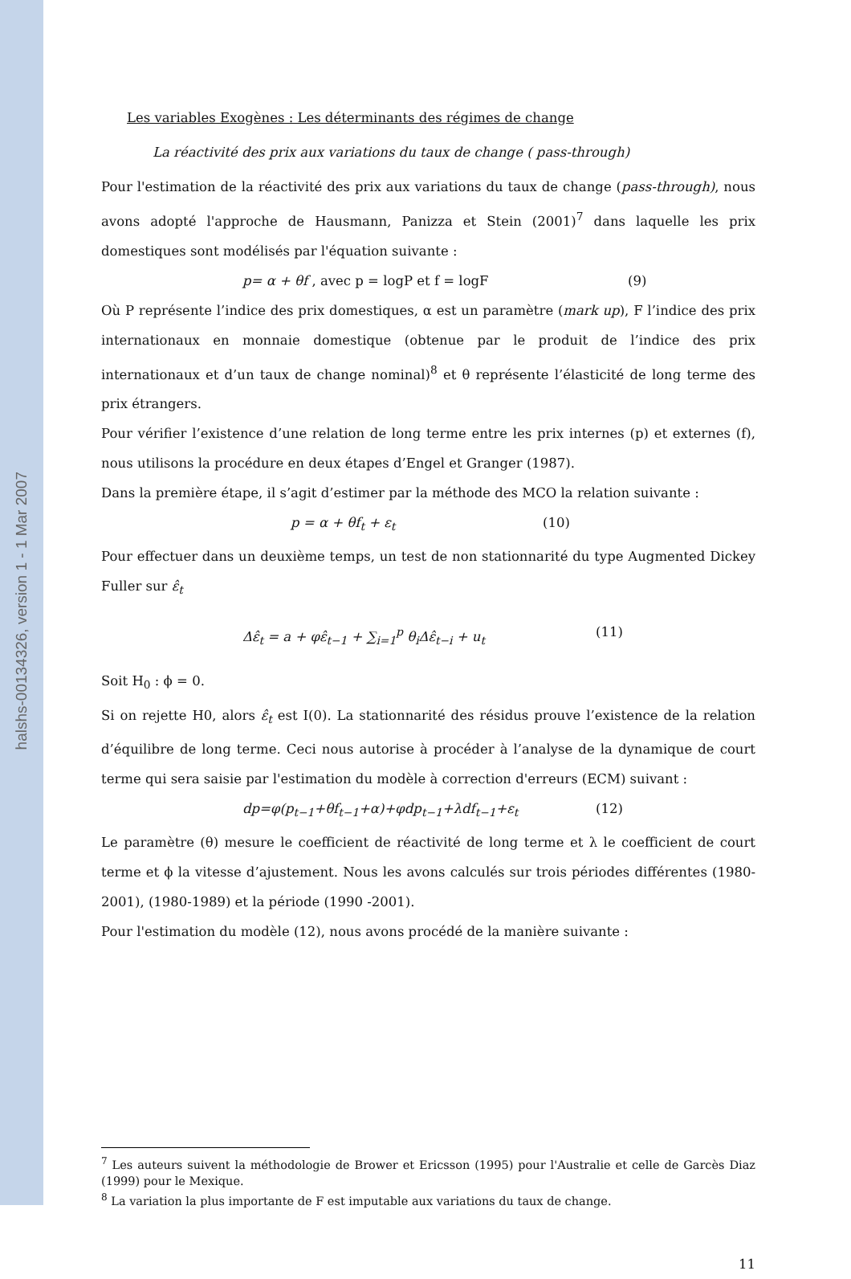halshs-00134326, version 1 - 1 Mar 2007
Les variables Exogènes : Les déterminants des régimes de change
La réactivité des prix aux variations du taux de change ( pass-through)
Pour l'estimation de la réactivité des prix aux variations du taux de change (pass-through), nous avons adopté l'approche de Hausmann, Panizza et Stein (2001)<sup>7</sup> dans laquelle les prix domestiques sont modélisés par l'équation suivante :
p= α + θf , avec p = logP et f = logF (9)
Où P représente l’indice des prix domestiques, α est un paramètre (mark up), F l’indice des prix internationaux en monnaie domestique (obtenue par le produit de l’indice des prix internationaux et d’un taux de change nominal)<sup>8</sup> et θ représente l’élasticité de long terme des prix étrangers.
Pour vérifier l’existence d’une relation de long terme entre les prix internes (p) et externes (f), nous utilisons la procédure en deux étapes d’Engel et Granger (1987).
Dans la première étape, il s’agit d’estimer par la méthode des MCO la relation suivante :
p = α + θf<sub>t</sub> + ε<sub>t</sub> (10)
Pour effectuer dans un deuxième temps, un test de non stationnarité du type Augmented Dickey Fuller sur ε̂<sub>t</sub>
Δε̂<sub>t</sub> = a + φε̂<sub>t−1</sub> + ∑<sub>i=1</sub><sup>p</sup> θ<sub>i</sub>Δε̂<sub>t−i</sub> + u<sub>t</sub> (11)
Soit H<sub>0</sub> : ϕ = 0.
Si on rejette H0, alors ε̂<sub>t</sub> est I(0). La stationnarité des résidus prouve l’existence de la relation d’équilibre de long terme. Ceci nous autorise à procéder à l’analyse de la dynamique de court terme qui sera saisie par l'estimation du modèle à correction d'erreurs (ECM) suivant :
dp=φ(p<sub>t−1</sub>+θf<sub>t−1</sub>+α)+φdp<sub>t−1</sub>+λdf<sub>t−1</sub>+ε<sub>t</sub> (12)
Le paramètre (θ) mesure le coefficient de réactivité de long terme et λ le coefficient de court terme et ϕ la vitesse d’ajustement. Nous les avons calculés sur trois périodes différentes (1980-2001), (1980-1989) et la période (1990 -2001).
Pour l'estimation du modèle (12), nous avons procédé de la manière suivante :
<sup>7</sup> Les auteurs suivent la méthodologie de Brower et Ericsson (1995) pour l'Australie et celle de Garcès Diaz (1999) pour le Mexique.
<sup>8</sup> La variation la plus importante de F est imputable aux variations du taux de change.
11